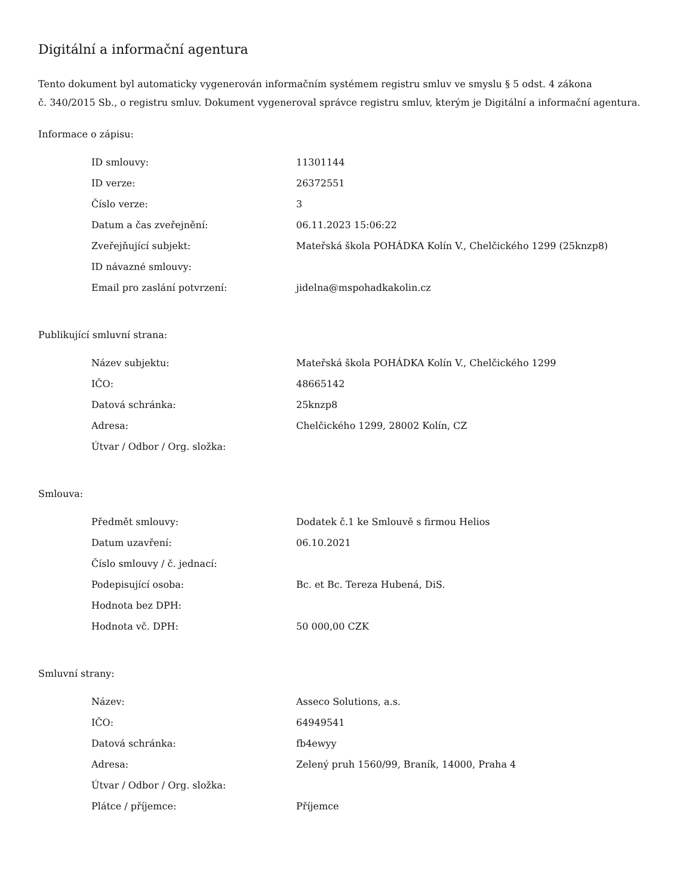Digitální a informační agentura
Tento dokument byl automaticky vygenerován informačním systémem registru smluv ve smyslu § 5 odst. 4 zákona
č. 340/2015 Sb., o registru smluv. Dokument vygeneroval správce registru smluv, kterým je Digitální a informační agentura.
Informace o zápisu:
| ID smlouvy: | 11301144 |
| ID verze: | 26372551 |
| Číslo verze: | 3 |
| Datum a čas zveřejnění: | 06.11.2023 15:06:22 |
| Zveřejňující subjekt: | Mateřská škola POHÁDKA Kolín V., Chelčického 1299 (25knzp8) |
| ID návazné smlouvy: | |
| Email pro zaslání potvrzení: | jidelna@mspohadkakolin.cz |
Publikující smluvní strana:
| Název subjektu: | Mateřská škola POHÁDKA Kolín V., Chelčického 1299 |
| IČO: | 48665142 |
| Datová schránka: | 25knzp8 |
| Adresa: | Chelčického 1299, 28002 Kolín, CZ |
| Útvar / Odbor / Org. složka: | |
Smlouva:
| Předmět smlouvy: | Dodatek č.1 ke Smlouvě s firmou Helios |
| Datum uzavření: | 06.10.2021 |
| Číslo smlouvy / č. jednací: | |
| Podepisující osoba: | Bc. et Bc. Tereza Hubená, DiS. |
| Hodnota bez DPH: | |
| Hodnota vč. DPH: | 50 000,00 CZK |
Smluvní strany:
| Název: | Asseco Solutions, a.s. |
| IČO: | 64949541 |
| Datová schránka: | fb4ewyy |
| Adresa: | Zelený pruh 1560/99, Braník, 14000, Praha 4 |
| Útvar / Odbor / Org. složka: | |
| Plátce / příjemce: | Příjemce |